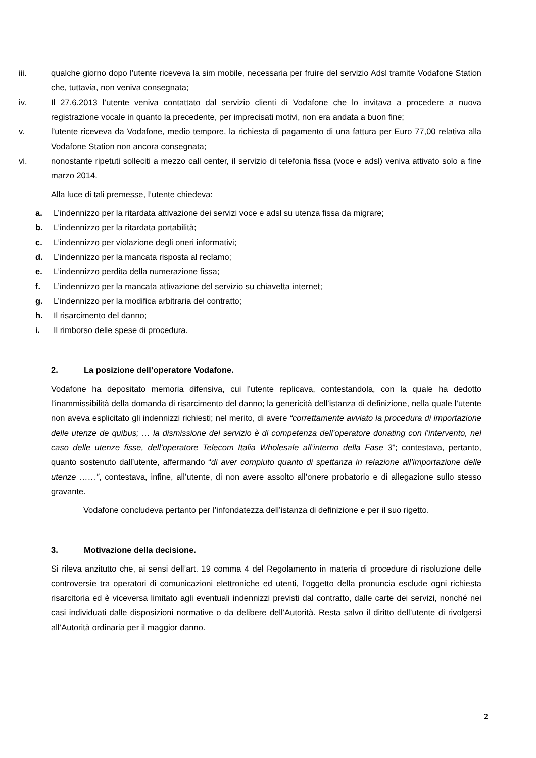iii. qualche giorno dopo l’utente riceveva la sim mobile, necessaria per fruire del servizio Adsl tramite Vodafone Station che, tuttavia, non veniva consegnata;
iv. Il 27.6.2013 l’utente veniva contattato dal servizio clienti di Vodafone che lo invitava a procedere a nuova registrazione vocale in quanto la precedente, per imprecisati motivi, non era andata a buon fine;
v. l’utente riceveva da Vodafone, medio tempore, la richiesta di pagamento di una fattura per Euro 77,00 relativa alla Vodafone Station non ancora consegnata;
vi. nonostante ripetuti solleciti a mezzo call center, il servizio di telefonia fissa (voce e adsl) veniva attivato solo a fine marzo 2014.
Alla luce di tali premesse, l’utente chiedeva:
a. L’indennizzo per la ritardata attivazione dei servizi voce e adsl su utenza fissa da migrare;
b. L’indennizzo per la ritardata portabilità;
c. L’indennizzo per violazione degli oneri informativi;
d. L’indennizzo per la mancata risposta al reclamo;
e. L’indennizzo perdita della numerazione fissa;
f. L’indennizzo per la mancata attivazione del servizio su chiavetta internet;
g. L’indennizzo per la modifica arbitraria del contratto;
h. Il risarcimento del danno;
i. Il rimborso delle spese di procedura.
2. La posizione dell’operatore Vodafone.
Vodafone ha depositato memoria difensiva, cui l’utente replicava, contestandola, con la quale ha dedotto l’inammissibilità della domanda di risarcimento del danno; la genericità dell’istanza di definizione, nella quale l’utente non aveva esplicitato gli indennizzi richiesti; nel merito, di avere “correttamente avviato la procedura di importazione delle utenze de quibus; … la dismissione del servizio è di competenza dell’operatore donating con l’intervento, nel caso delle utenze fisse, dell’operatore Telecom Italia Wholesale all’interno della Fase 3”; contestava, pertanto, quanto sostenuto dall’utente, affermando “di aver compiuto quanto di spettanza in relazione all’importazione delle utenze ……”, contestava, infine, all’utente, di non avere assolto all’onere probatorio e di allegazione sullo stesso gravante.
Vodafone concludeva pertanto per l’infondatezza dell’istanza di definizione e per il suo rigetto.
3. Motivazione della decisione.
Si rileva anzitutto che, ai sensi dell’art. 19 comma 4 del Regolamento in materia di procedure di risoluzione delle controversie tra operatori di comunicazioni elettroniche ed utenti, l’oggetto della pronuncia esclude ogni richiesta risarcitoria ed è viceversa limitato agli eventuali indennizzi previsti dal contratto, dalle carte dei servizi, nonché nei casi individuati dalle disposizioni normative o da delibere dell’Autorità. Resta salvo il diritto dell’utente di rivolgersi all’Autorità ordinaria per il maggior danno.
2